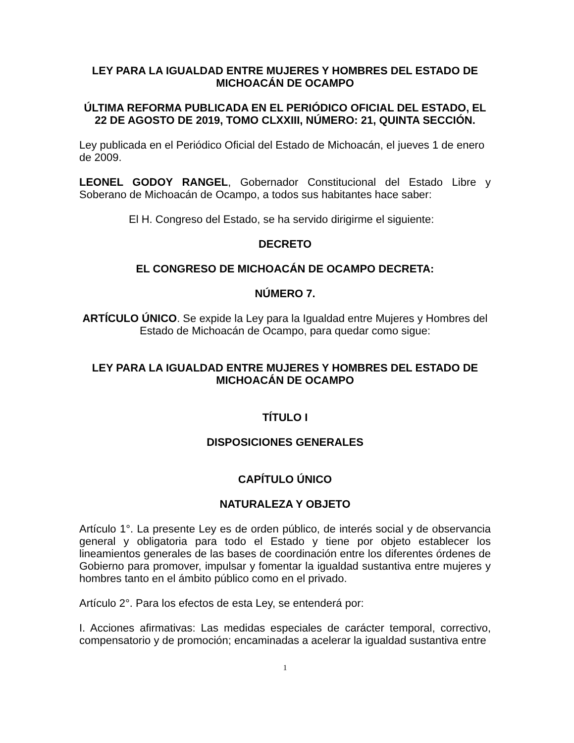LEY PARA LA IGUALDAD ENTRE MUJERES Y HOMBRES DEL ESTADO DE MICHOACÁN DE OCAMPO
ÚLTIMA REFORMA PUBLICADA EN EL PERIÓDICO OFICIAL DEL ESTADO, EL 22 DE AGOSTO DE 2019, TOMO CLXXIII, NÚMERO: 21, QUINTA SECCIÓN.
Ley publicada en el Periódico Oficial del Estado de Michoacán, el jueves 1 de enero de 2009.
LEONEL GODOY RANGEL, Gobernador Constitucional del Estado Libre y Soberano de Michoacán de Ocampo, a todos sus habitantes hace saber:
El H. Congreso del Estado, se ha servido dirigirme el siguiente:
DECRETO
EL CONGRESO DE MICHOACÁN DE OCAMPO DECRETA:
NÚMERO 7.
ARTÍCULO ÚNICO. Se expide la Ley para la Igualdad entre Mujeres y Hombres del Estado de Michoacán de Ocampo, para quedar como sigue:
LEY PARA LA IGUALDAD ENTRE MUJERES Y HOMBRES DEL ESTADO DE MICHOACÁN DE OCAMPO
TÍTULO I
DISPOSICIONES GENERALES
CAPÍTULO ÚNICO
NATURALEZA Y OBJETO
Artículo 1°. La presente Ley es de orden público, de interés social y de observancia general y obligatoria para todo el Estado y tiene por objeto establecer los lineamientos generales de las bases de coordinación entre los diferentes órdenes de Gobierno para promover, impulsar y fomentar la igualdad sustantiva entre mujeres y hombres tanto en el ámbito público como en el privado.
Artículo 2°. Para los efectos de esta Ley, se entenderá por:
I. Acciones afirmativas: Las medidas especiales de carácter temporal, correctivo, compensatorio y de promoción; encaminadas a acelerar la igualdad sustantiva entre
1